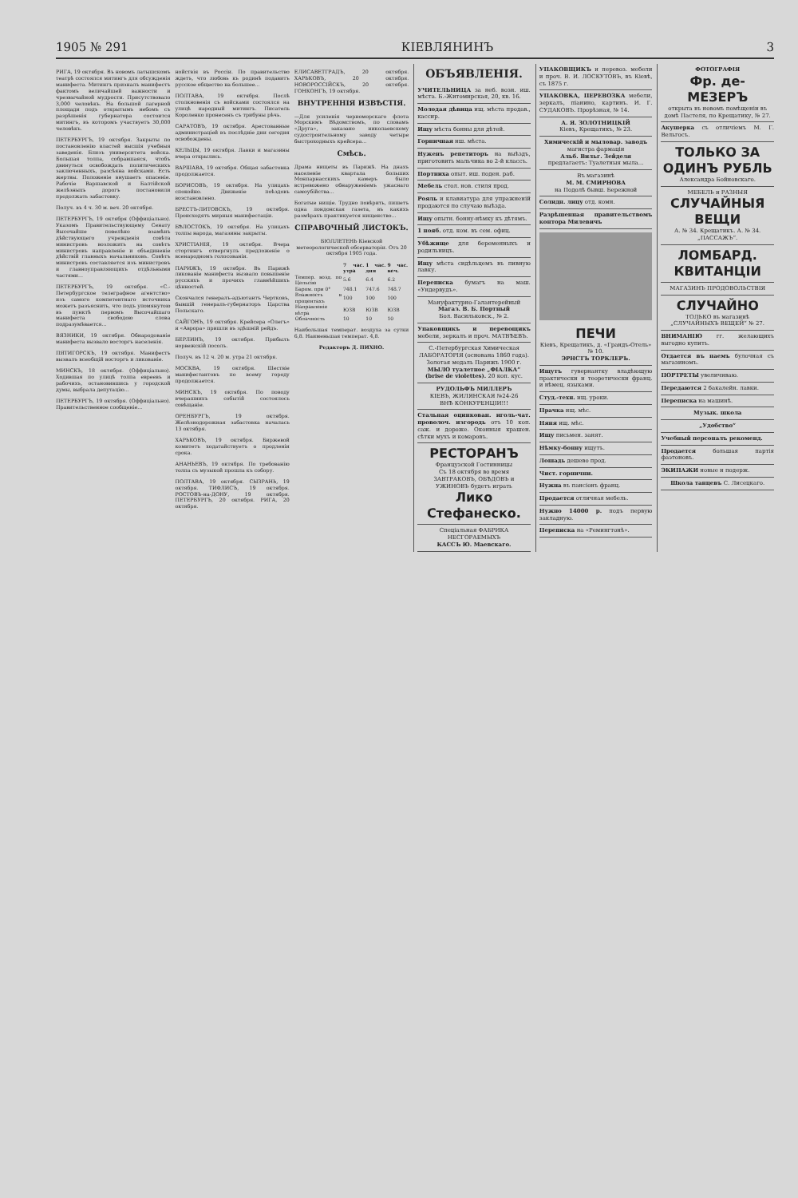1905 № 291 КIЕВЛЯНИНЪ 3
РИГА, 19 октября. Въ новомъ латышскомъ театрѣ состоялся митингъ для обсужденія манифеста. Митингъ призналъ манифестъ фактомъ величайшей важности и чрезвычайной мудрости. Присутствовало 3,000 человѣкъ. На большой лагерной площади подъ открытымъ небомъ съ разрѣшенія губернатора состоится митингъ, въ которомъ участвуетъ 30,000 человѣкъ.
ПЕТЕРБУРГЪ, 19 октября. Закрыты по постановленію властей высшія учебныя заведенія. Близъ университета войска. Большая толпа, собравшаяся, чтобъ двинуться освобождать политическихъ заключенныхъ, разсѣяна войсками. Есть жертвы. Положеніе внушаетъ опасеніе. Рабочіе Варшавской и Балтійской желѣзныхъ дорогъ постановили продолжать забастовку.
Получ. въ 4 ч. 30 м. веч. 20 октября.
ПЕТЕРБУРГЪ, 19 октября (Оффиціально). Указомъ Правительствующему Сенату Высочайше повелѣно взамѣнъ дѣйствующего учрежденія совѣта министровъ возложить на совѣтъ министровъ направленіе и объединеніе дѣйствій главныхъ начальниковъ. Совѣтъ министровъ составляется изъ министровъ и главноуправляющихъ отдѣльными частями...
ПЕТЕРБУРГЪ, 19 октября. «С.-Петербургское телеграфное агентство» изъ самого компетентнаго источника можетъ разъяснить, что подъ упомянутою въ пунктѣ первомъ Высочайшаго манифеста свободою слова подразумѣвается...
ВЯЗНИКИ, 19 октября. Обнародованіе манифеста вызвало восторгъ населенія.
ПЯТИГОРСКЪ, 19 октября. Манифестъ вызвалъ всеобщій восторгъ и ликованіе.
МИНСКЪ, 18 октября. (Оффиціально). Ходившая по улицѣ толпа евреевъ и рабочихъ, остановившись у городской думы, выбрала депутацію...
ПЕТЕРБУРГЪ, 19 октября. (Оффиціально). Правительственное сообщеніе...
нойствія въ Россіи. По правительство ждетъ, что любовь къ родинѣ подавитъ русское общество на большее...
ПОЛТАВА, 19 октября. Послѣ столкновенія съ войсками состоялся на улицѣ народный митингъ. Писатель Короленко пронесенъ съ трибуны рѣчь.
САРАТОВЪ, 19 октября. Арестованные администраціей въ послѣдніе дни сегодня освобождены.
КЕЛЬЦЫ, 19 октября. Лавки и магазины вчера открылись.
ВАРШАВА, 19 октября. Общая забастовка продолжается.
БОРИСОВЪ, 19 октября. На улицахъ спокойно. Движеніе поѣздовъ возстановлено.
БРЕСТЪ-ЛИТОВСКЪ, 19 октября. Происходятъ мирныя манифестаціи.
БѢЛОСТОКЪ, 19 октября. На улицахъ толпы народа, магазины закрыты.
ХРИСТІАНІЯ, 19 октября. Вчера стортингъ отвергнулъ предложеніе о всенародномъ голосованіи.
ПАРИЖЪ, 19 октября. Въ Парижѣ ликованіе манифеста вызвало повышеніе русскихъ и прочихъ главнѣйшихъ цѣнностей.
Скончался генералъ-адъютантъ Чертковъ, бывшій генералъ-губернаторъ Царства Польскаго.
САЙГОНЪ, 19 октября. Крейсера «Олегъ» и «Аврора» пришли въ здѣшній рейдъ.
БЕРЛИНЪ, 19 октября. Прибылъ норвежскій посолъ.
Получ. въ 12 ч. 20 м. утра 21 октября.
МОСКВА, 19 октября. Шествіе манифестантовъ по всему городу продолжается.
МИНСКЪ, 19 октября. По поводу вчерашнихъ событій состоялось совѣщаніе.
ОРЕНБУРГЪ, 19 октября. Желѣзнодорожная забастовка началась 13 октября.
ХАРЬКОВЪ, 19 октября. Биржевой комитетъ ходатайствуетъ о продленіи срока.
АНАНЬЕВЪ, 19 октября. По требованію толпа съ музыкой прошла къ собору.
ПОЛТАВА, 19 октября. СЫЗРАНЬ, 19 октября. ТИФЛИСЪ, 19 октября. РОСТОВЪ-на-ДОНУ, 19 октября. ПЕТЕРБУРГЪ, 20 октября. РИГА, 20 октября.
ЕЛИСАВЕТГРАДЪ, 20 октября. ХАРЬКОВЪ, 20 октября. НОВОРОССІЙСКЪ, 20 октября. ГОНКОНГЪ, 19 октября.
ВНУТРЕННІЯ ИЗВѢСТІЯ.
—Для усиленія черноморскаго флота Морскимъ Вѣдомствомъ, по словамъ «Друга», заказано николаевскому судостроительному заводу четыре быстроходныхъ крейсера...
Смѣсь.
Драма нищеты въ Парижѣ. На днахъ населеніе квартала больших Монпарнасскихъ камеръ было встревожено обнаруженіемъ ужаснаго самоубійства...
Богатые нищіе. Трудно повѣрить, пишетъ одна лондонская газета, въ какихъ размѣрахъ практикуется нищенство...
СПРАВОЧНЫЙ ЛИСТОКЪ.
БЮЛЛЕТЕНЬ Кіевской метеорологической обсерваторіи. Отъ 20 октября 1905 года.
| | 7 час. утра | 1 час. дня | 9 час. веч. |
| --- | --- | --- | --- |
| Темпер. возд. по Цельсію | 5.6 | 6.4 | 6.2 |
| Баром. при 0° | 748.1 | 747.6 | 748.7 |
| Влажность в процентахъ | 100 | 100 | 100 |
| Направленіе вѣтра | ЮЗВ | ЮЗВ | ЮЗВ |
| Облачность | 10 | 10 | 10 |
Наибольшая температ. воздуха за сутки 6,8. Наименьшая температ. 4,8.
Редакторъ Д. ПИХНО.
ОБЪЯВЛЕНІЯ.
УЧИТЕЛЬНИЦА за неб. возн. иш. мѣста. Б.-Житомирская, 20, кв. 16.
Молодая дѣвица ищ. мѣста продав., кассир.
Ищу мѣста бонны для дѣтей.
Горничная иш. мѣста.
Нуженъ репетиторъ на выѣздъ, приготовить мальчика во 2-й классъ.
Портниха опыт. иш. поден. раб.
Мебель стол. нов. стиля прод.
Рояль и клавиатура для упражненій продаются по случаю выѣзда.
Ищу опытн. бонну-нѣмку къ дѣтямъ.
1 нояб. отд. ком. въ сем. офиц.
Убѣжище для беременныхъ и родильницъ.
Ищу мѣста сидѣльцемъ въ пивную лавку.
Переписка бумагъ на маш. «Ундервудъ».
Мануфактурно-Галантерейный
Магаз. В. Б. Портный
Бол. Васильковск., № 2.
Упаковщикъ и перевощикъ мебели, зеркалъ и проч. МАТВѢЕВЪ.
С.-Петербургская Химическая ЛАБОРАТОРІЯ (основана 1860 года).
Золотая медаль Парижъ 1900 г.
МЫЛО туалетное „ФІАЛКА“ (brise de violettes). 20 коп. кус.
РУДОЛЬФЪ МИЛЛЕРЪ
КІЕВЪ, ЖИЛЯНСКАЯ №24-26
ВНѢ КОНКУРЕНЦІИ!!!
Стальная оцинкован. иголь-чат. проволоч. изгородь отъ 10 коп. саж. и дороже. Оконныя крашен. сѣтки мухъ и комаровъ.
РЕСТОРАНЪ
Французской Гостинницы
Съ 18 октября во время ЗАВТРАКОВЪ, ОБѢДОВЪ и УЖИНОВЪ будетъ играть
Лико Стефанеско.
Спеціальная ФАБРИКА НЕСГОРАЕМЫХЪ
КАССЪ Ю. Маевскаго.
УПАКОВЩИКЪ и перевоз. мебели и проч. В. И. ЛОСКУТОВЪ, въ Кіевѣ, съ 1875 г.
УПАКОВКА, ПЕРЕВОЗКА мебели, зеркалъ, піанино, картинъ. И. Г. СУДАКОВЪ. Прорѣзная, № 14.
А. Я. ЗОЛОТНИЦКІЙ
Кіевъ, Крещатикъ, № 23.
Химическій и мыловар. заводъ
магистра фармаціи
Альб. Вильг. Зейделя
предлагаетъ: Туалетныя мыла...
Въ магазинѣ
М. М. СМИРНОВА
на Подолѣ бывш. Бережной
Солидн. лицу отд. комн.
Разрѣшенная правительствомъ контора Милевичъ
ПЕЧИ
Кіевъ, Крещатикъ, д. «Грандъ-Отель» № 10.
ЭРНСТЪ ТОРКЛЕРЪ.
Ищутъ гувернантку владѣющую практически и теоретически франц. и нѣмец. языками.
Студ.-техн. ищ. уроки.
Прачка ищ. мѣс.
Няня ищ. мѣс.
Ищу письмен. занят.
Нѣмку-бонну ищутъ.
Лошадь дешево прод.
Чист. горнични.
Нужна въ пансіонъ франц.
Продается отличная мебель.
Нужно 14000 р. подъ первую закладную.
Переписка на «Ремингтонѣ».
ФОТОГРАФІЯ
Фр. де-МЕЗЕРЪ
открыта въ новомъ помѣщеніи въ домѣ Пастеля, по Крещатику, № 27.
Акушерка съ отличіемъ М. Г. Вельгосъ.
ТОЛЬКО ЗА ОДИНЪ РУБЛЬ
Александра Бойновскаго.
МЕБЕЛЬ и РАЗНЫЯ
СЛУЧАЙНЫЯ ВЕЩИ
А. № 34. Крещатикъ. А. № 34. „ПАССАЖЪ“.
ЛОМБАРД. КВИТАНЦІИ
МАГАЗИНЪ ПРОДОВОЛЬСТВІЯ
СЛУЧАЙНО
ТОЛЬКО въ магазинѣ „СЛУЧАЙНЫХЪ ВЕЩЕЙ“ № 27.
ВНИМАНІЮ гг. желающихъ выгодно купить.
Отдается въ наемъ булочная съ магазиномъ.
ПОРТРЕТЫ увеличиваю.
Передаются 2 бакалейн. лавки.
Переписка на машинѣ.
Музык. школа
„Удобство“
Учебный персоналъ рекоменд.
Продается большая партія фаэтоновъ.
ЭКИПАЖИ новые и подерж.
Школа танцевъ С. Лисецкаго.